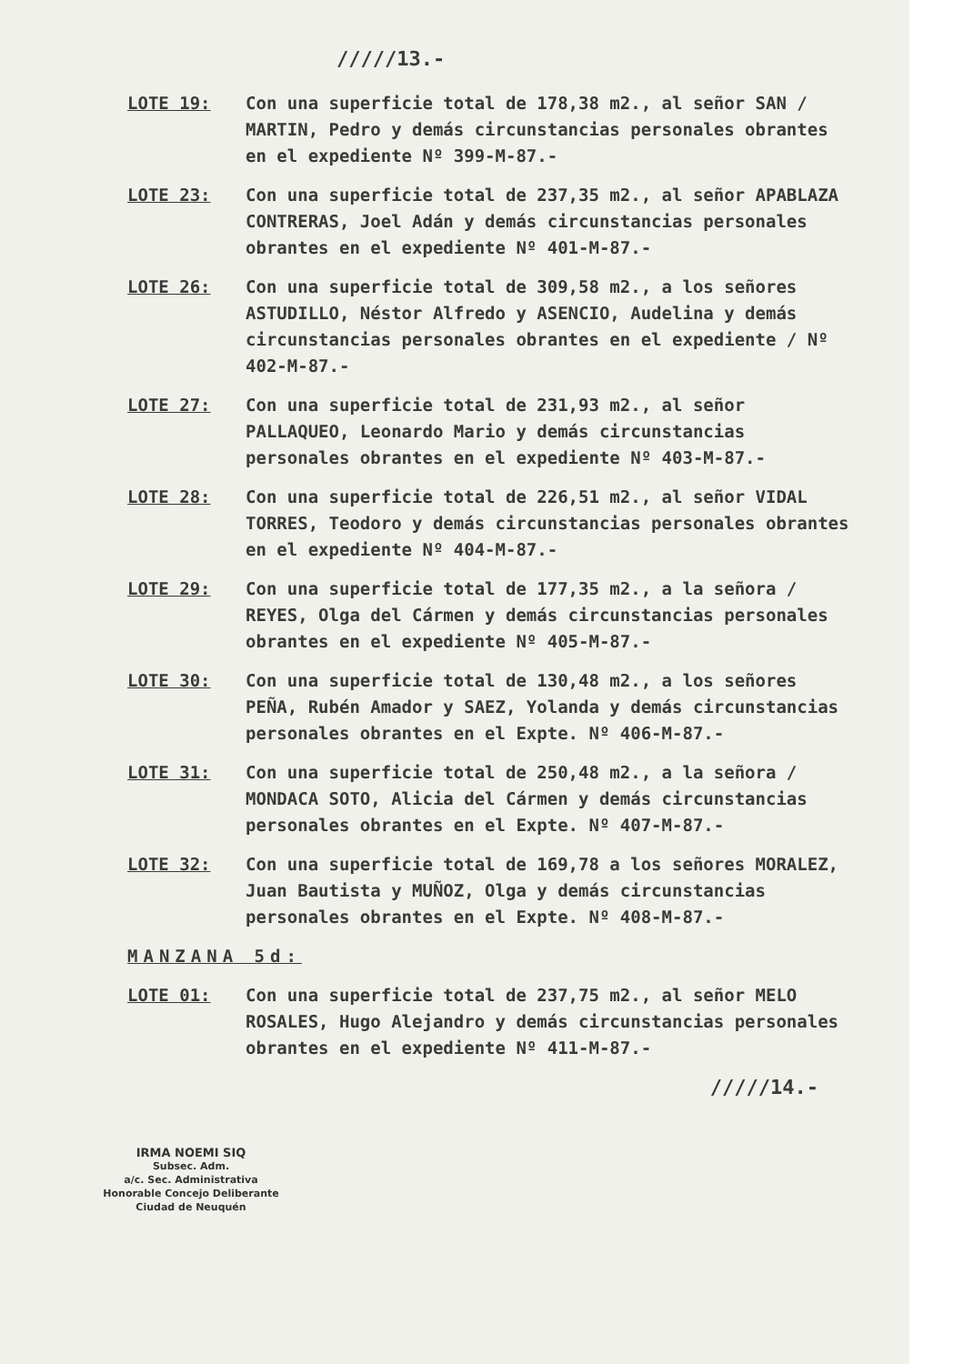/////13.-
LOTE 19: Con una superficie total de 178,38 m2., al señor SAN / MARTIN, Pedro y demás circunstancias personales obrantes en el expediente Nº 399-M-87.-
LOTE 23: Con una superficie total de 237,35 m2., al señor APABLAZA CONTRERAS, Joel Adán y demás circunstancias personales obrantes en el expediente Nº 401-M-87.-
LOTE 26: Con una superficie total de 309,58 m2., a los señores ASTUDILLO, Néstor Alfredo y ASENCIO, Audelina y demás circunstancias personales obrantes en el expediente / Nº 402-M-87.-
LOTE 27: Con una superficie total de 231,93 m2., al señor PALLAQUEO, Leonardo Mario y demás circunstancias personales obrantes en el expediente Nº 403-M-87.-
LOTE 28: Con una superficie total de 226,51 m2., al señor VIDAL TORRES, Teodoro y demás circunstancias personales obrantes en el expediente Nº 404-M-87.-
LOTE 29: Con una superficie total de 177,35 m2., a la señora / REYES, Olga del Cármen y demás circunstancias personales obrantes en el expediente Nº 405-M-87.-
LOTE 30: Con una superficie total de 130,48 m2., a los señores PEÑA, Rubén Amador y SAEZ, Yolanda y demás circunstancias personales obrantes en el Expte. Nº 406-M-87.-
LOTE 31: Con una superficie total de 250,48 m2., a la señora / MONDACA SOTO, Alicia del Cármen y demás circunstancias personales obrantes en el Expte. Nº 407-M-87.-
LOTE 32: Con una superficie total de 169,78 a los señores MORALEZ, Juan Bautista y MUÑOZ, Olga y demás circunstancias personales obrantes en el Expte. Nº 408-M-87.-
MANZANA 5d:
LOTE 01: Con una superficie total de 237,75 m2., al señor MELO ROSALES, Hugo Alejandro y demás circunstancias personales obrantes en el expediente Nº 411-M-87.-
/////14.-
IRMA NOEMI SIQ
Subsec. Adm.
a/c. Sec. Administrativa
Honorable Concejo Deliberante
Ciudad de Neuquén